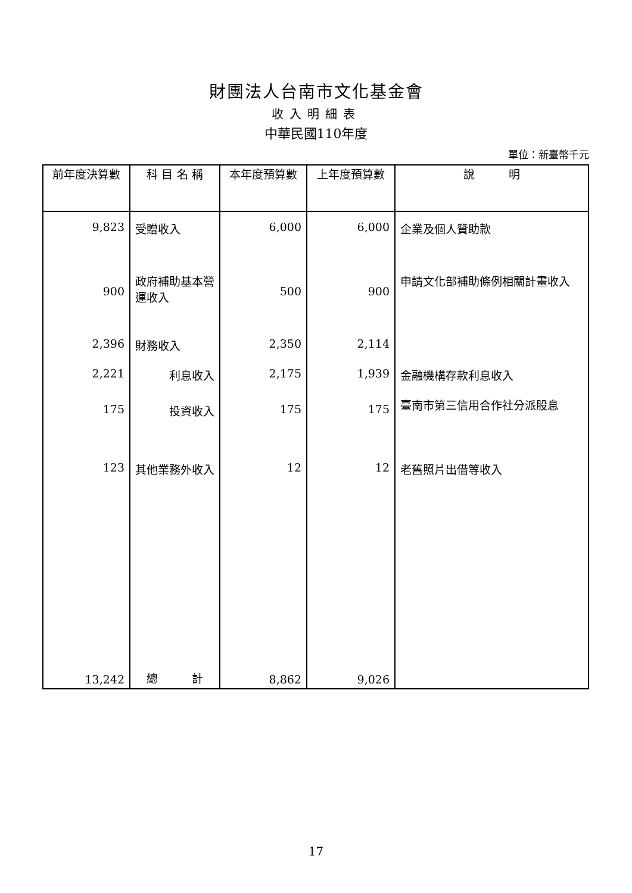財團法人台南市文化基金會
收入明細表
中華民國110年度
單位：新臺幣千元
| 前年度決算數 | 科 目 名 稱 | 本年度預算數 | 上年度預算數 | 說 明 |
| --- | --- | --- | --- | --- |
| 9,823 | 受贈收入 | 6,000 | 6,000 | 企業及個人贊助款 |
| 900 | 政府補助基本營運收入 | 500 | 900 | 申請文化部補助條例相關計畫收入 |
| 2,396 | 財務收入 | 2,350 | 2,114 | |
| 2,221 | 利息收入 | 2,175 | 1,939 | 金融機構存款利息收入 |
| 175 | 投資收入 | 175 | 175 | 臺南市第三信用合作社分派股息 |
| 123 | 其他業務外收入 | 12 | 12 | 老舊照片出借等收入 |
| 13,242 | 總 計 | 8,862 | 9,026 | |
17